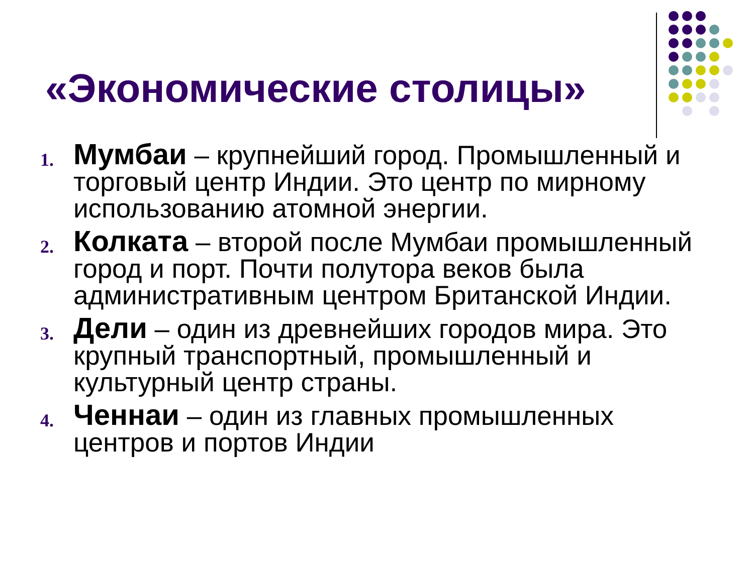«Экономические столицы»
1. Мумбаи – крупнейший город. Промышленный и торговый центр Индии. Это центр по мирному использованию атомной энергии.
2. Колката – второй после Мумбаи промышленный город и порт. Почти полутора веков была административным центром Британской Индии.
3. Дели – один из древнейших городов мира. Это крупный транспортный, промышленный и культурный центр страны.
4. Ченнаи – один из главных промышленных центров и портов Индии